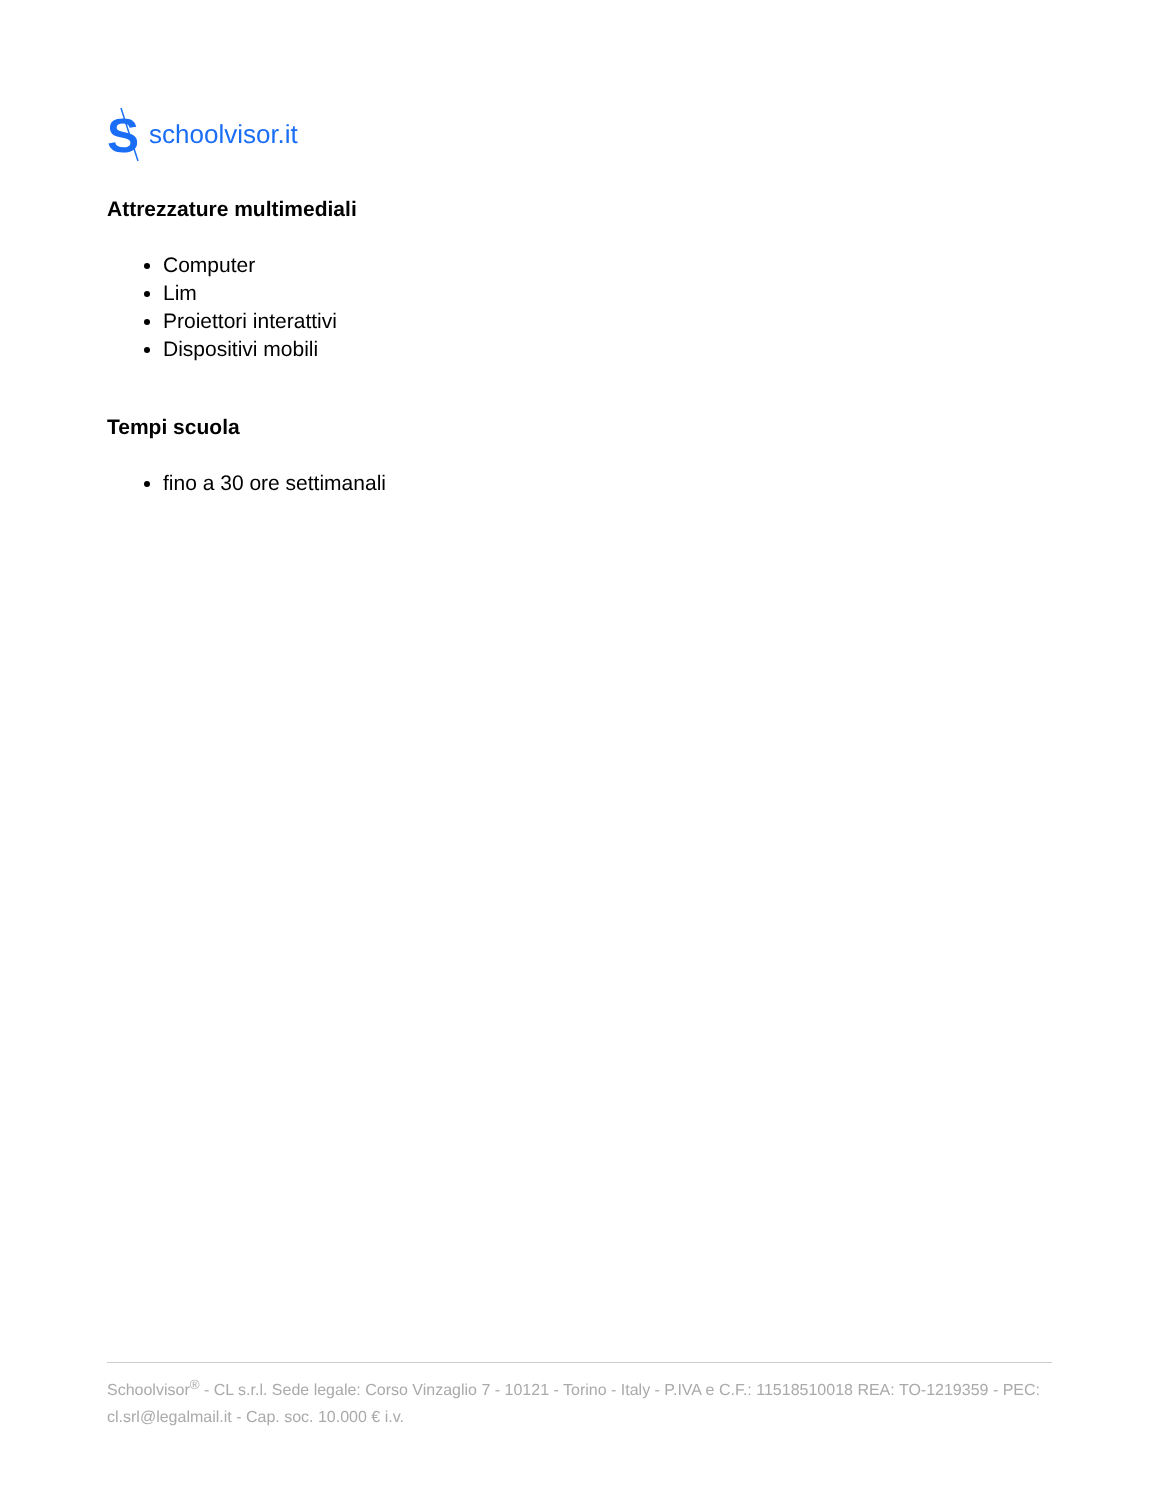S
schoolvisor.it
Attrezzature multimediali
Computer
Lim
Proiettori interattivi
Dispositivi mobili
Tempi scuola
fino a 30 ore settimanali
Schoolvisor<sup>®</sup> - CL s.r.l. Sede legale: Corso Vinzaglio 7 - 10121 - Torino - Italy - P.IVA e C.F.: 11518510018 REA: TO-1219359 - PEC: cl.srl@legalmail.it - Cap. soc. 10.000 € i.v.